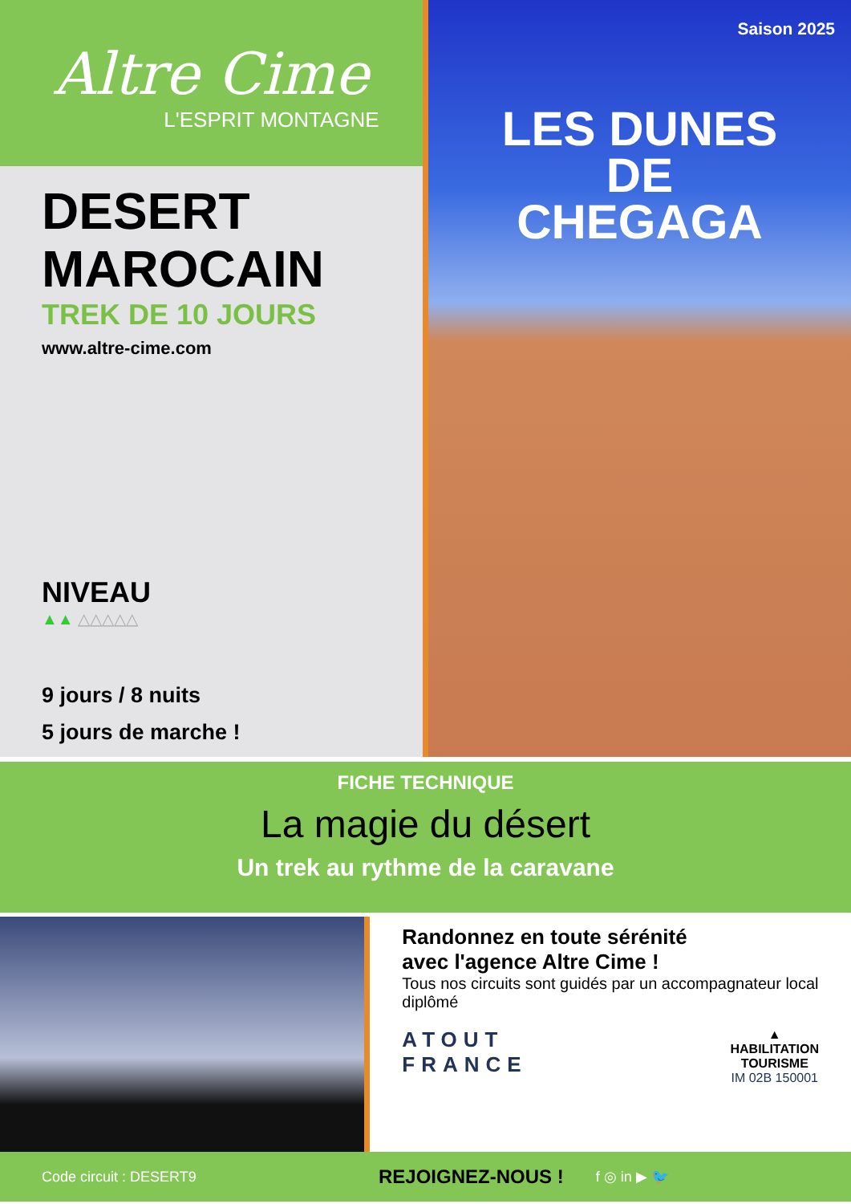Altre Cime
L'ESPRIT MONTAGNE
DESERT
MAROCAIN
TREK DE 10 JOURS
www.altre-cime.com
NIVEAU
▲▲ △△△△△
9 jours / 8 nuits
5 jours de marche !
Saison 2025
LES DUNES
DE
CHEGAGA
FICHE TECHNIQUE
La magie du désert
Un trek au rythme de la caravane
Randonnez en toute sérénité
avec l'agence Altre Cime !
Tous nos circuits sont guidés par un accompagnateur local diplômé
ATOUT
FRANCE
▲
HABILITATION
TOURISME
IM 02B 150001
Code circuit : DESERT9 REJOIGNEZ-NOUS ! f ◎ in ▶ 🐦